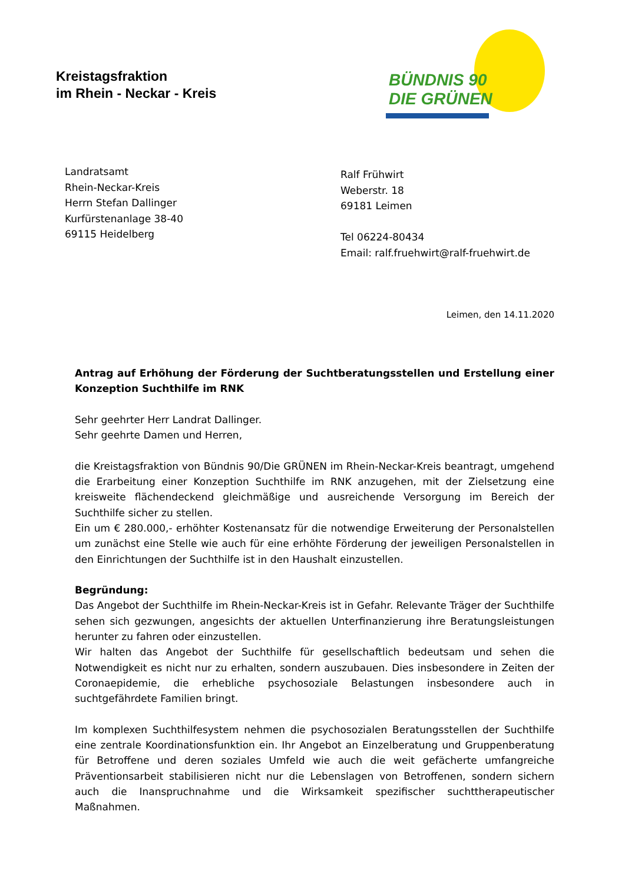Kreistagsfraktion
im Rhein - Neckar - Kreis
BÜNDNIS 90
DIE GRÜNEN
Landratsamt
Rhein-Neckar-Kreis
Herrn Stefan Dallinger
Kurfürstenanlage 38-40
69115 Heidelberg
Ralf Frühwirt
Weberstr. 18
69181 Leimen
Tel 06224-80434
Email: ralf.fruehwirt@ralf-fruehwirt.de
Leimen, den 14.11.2020
Antrag auf Erhöhung der Förderung der Suchtberatungsstellen und Erstellung einer Konzeption Suchthilfe im RNK
Sehr geehrter Herr Landrat Dallinger.
Sehr geehrte Damen und Herren,
die Kreistagsfraktion von Bündnis 90/Die GRÜNEN im Rhein-Neckar-Kreis beantragt, umgehend die Erarbeitung einer Konzeption Suchthilfe im RNK anzugehen, mit der Zielsetzung eine kreisweite flächendeckend gleichmäßige und ausreichende Versorgung im Bereich der Suchthilfe sicher zu stellen.
Ein um € 280.000,- erhöhter Kostenansatz für die notwendige Erweiterung der Personalstellen um zunächst eine Stelle wie auch für eine erhöhte Förderung der jeweiligen Personalstellen in den Einrichtungen der Suchthilfe ist in den Haushalt einzustellen.
Begründung:
Das Angebot der Suchthilfe im Rhein-Neckar-Kreis ist in Gefahr. Relevante Träger der Suchthilfe sehen sich gezwungen, angesichts der aktuellen Unterfinanzierung ihre Beratungsleistungen herunter zu fahren oder einzustellen.
Wir halten das Angebot der Suchthilfe für gesellschaftlich bedeutsam und sehen die Notwendigkeit es nicht nur zu erhalten, sondern auszubauen. Dies insbesondere in Zeiten der Coronaepidemie, die erhebliche psychosoziale Belastungen insbesondere auch in suchtgefährdete Familien bringt.
Im komplexen Suchthilfesystem nehmen die psychosozialen Beratungsstellen der Suchthilfe eine zentrale Koordinationsfunktion ein. Ihr Angebot an Einzelberatung und Gruppenberatung für Betroffene und deren soziales Umfeld wie auch die weit gefächerte umfangreiche Präventionsarbeit stabilisieren nicht nur die Lebenslagen von Betroffenen, sondern sichern auch die Inanspruchnahme und die Wirksamkeit spezifischer suchttherapeutischer Maßnahmen.